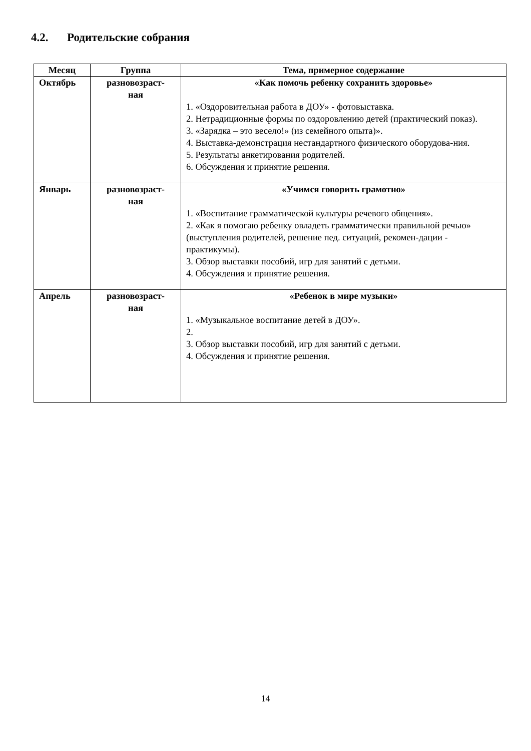4.2. Родительские собрания
| Месяц | Группа | Тема, примерное содержание |
| --- | --- | --- |
| Октябрь | разновозраст- ная | «Как помочь ребенку сохранить здоровье» 1. «Оздоровительная работа в ДОУ» - фотовыставка. 2. Нетрадиционные формы по оздоровлению детей (практический показ). 3. «Зарядка – это весело!» (из семейного опыта)». 4. Выставка-демонстрация нестандартного физического оборудова-ния. 5. Результаты анкетирования родителей. 6. Обсуждения и принятие решения. |
| Январь | разновозраст- ная | «Учимся говорить грамотно» 1. «Воспитание грамматической культуры речевого общения». 2. «Как я помогаю ребенку овладеть грамматически правильной речью» (выступления родителей, решение пед. ситуаций, рекомен-дации - практикумы). 3. Обзор выставки пособий, игр для занятий с детьми. 4. Обсуждения и принятие решения. |
| Апрель | разновозраст- ная | «Ребенок в мире музыки» 1. «Музыкальное воспитание детей в ДОУ». 2. 3. Обзор выставки пособий, игр для занятий с детьми. 4. Обсуждения и принятие решения. |
14